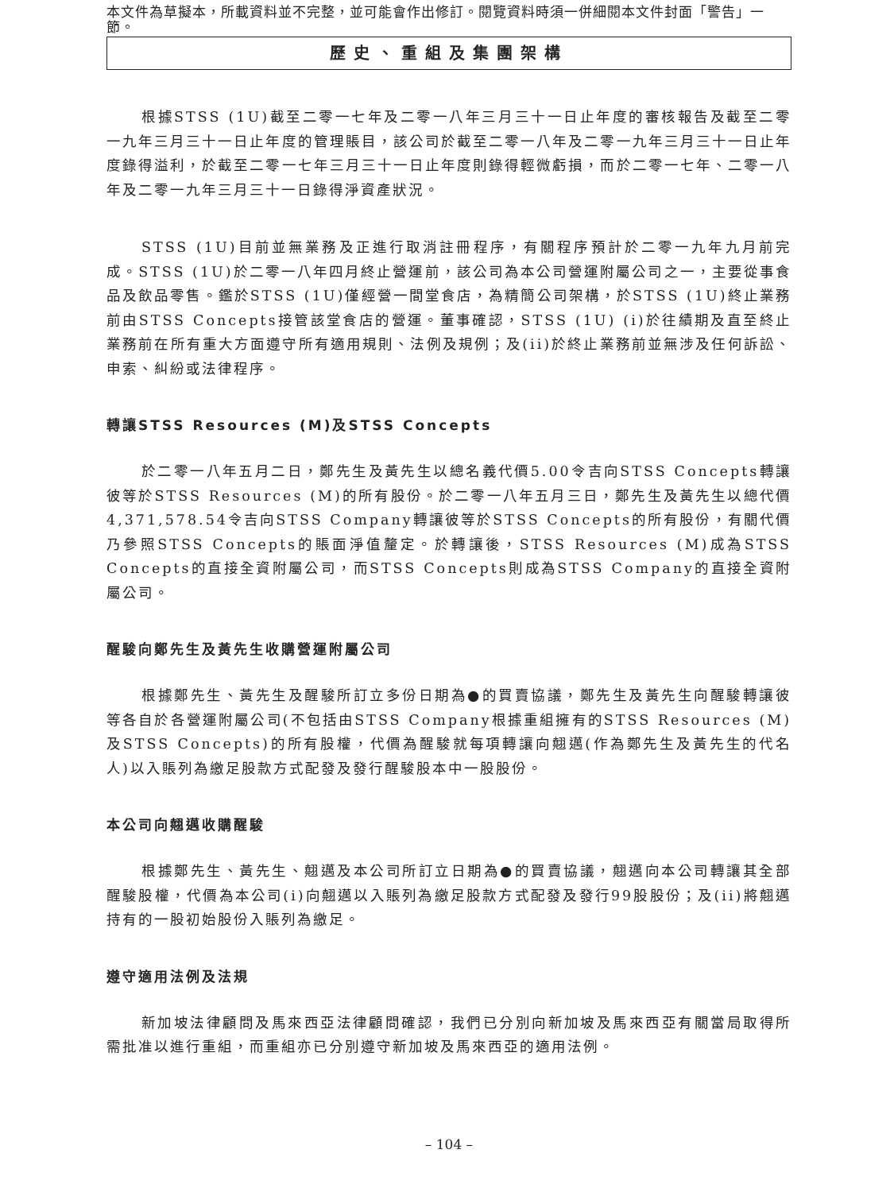本文件為草擬本，所載資料並不完整，並可能會作出修訂。閱覽資料時須一併細閱本文件封面「警告」一節。
歷史、重組及集團架構
根據STSS (1U)截至二零一七年及二零一八年三月三十一日止年度的審核報告及截至二零一九年三月三十一日止年度的管理賬目，該公司於截至二零一八年及二零一九年三月三十一日止年度錄得溢利，於截至二零一七年三月三十一日止年度則錄得輕微虧損，而於二零一七年、二零一八年及二零一九年三月三十一日錄得淨資產狀況。
STSS (1U)目前並無業務及正進行取消註冊程序，有關程序預計於二零一九年九月前完成。STSS (1U)於二零一八年四月終止營運前，該公司為本公司營運附屬公司之一，主要從事食品及飲品零售。鑑於STSS (1U)僅經營一間堂食店，為精簡公司架構，於STSS (1U)終止業務前由STSS Concepts接管該堂食店的營運。董事確認，STSS (1U) (i)於往績期及直至終止業務前在所有重大方面遵守所有適用規則、法例及規例；及(ii)於終止業務前並無涉及任何訴訟、申索、糾紛或法律程序。
轉讓STSS Resources (M)及STSS Concepts
於二零一八年五月二日，鄭先生及黃先生以總名義代價5.00令吉向STSS Concepts轉讓彼等於STSS Resources (M)的所有股份。於二零一八年五月三日，鄭先生及黃先生以總代價4,371,578.54令吉向STSS Company轉讓彼等於STSS Concepts的所有股份，有關代價乃參照STSS Concepts的賬面淨值釐定。於轉讓後，STSS Resources (M)成為STSS Concepts的直接全資附屬公司，而STSS Concepts則成為STSS Company的直接全資附屬公司。
醒駿向鄭先生及黃先生收購營運附屬公司
根據鄭先生、黃先生及醒駿所訂立多份日期為●的買賣協議，鄭先生及黃先生向醒駿轉讓彼等各自於各營運附屬公司(不包括由STSS Company根據重組擁有的STSS Resources (M)及STSS Concepts)的所有股權，代價為醒駿就每項轉讓向翹邁(作為鄭先生及黃先生的代名人)以入賬列為繳足股款方式配發及發行醒駿股本中一股股份。
本公司向翹邁收購醒駿
根據鄭先生、黃先生、翹邁及本公司所訂立日期為●的買賣協議，翹邁向本公司轉讓其全部醒駿股權，代價為本公司(i)向翹邁以入賬列為繳足股款方式配發及發行99股股份；及(ii)將翹邁持有的一股初始股份入賬列為繳足。
遵守適用法例及法規
新加坡法律顧問及馬來西亞法律顧問確認，我們已分別向新加坡及馬來西亞有關當局取得所需批准以進行重組，而重組亦已分別遵守新加坡及馬來西亞的適用法例。
– 104 –